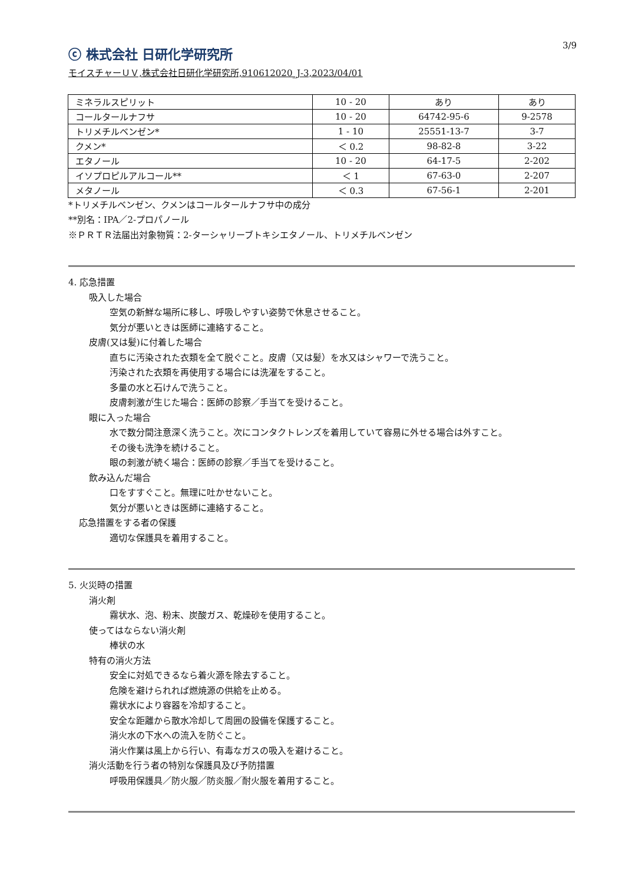3/9
ⓒ 株式会社 日研化学研究所
モイスチャーＵＶ,株式会社日研化学研究所,910612020_J-3,2023/04/01
| ミネラルスピリット | 10 - 20 | あり | あり |
| コールタールナフサ | 10 - 20 | 64742-95-6 | 9-2578 |
| トリメチルベンゼン* | 1 - 10 | 25551-13-7 | 3-7 |
| クメン* | ＜ 0.2 | 98-82-8 | 3-22 |
| エタノール | 10 - 20 | 64-17-5 | 2-202 |
| イソプロピルアルコール** | ＜ 1 | 67-63-0 | 2-207 |
| メタノール | ＜ 0.3 | 67-56-1 | 2-201 |
*トリメチルベンゼン、クメンはコールタールナフサ中の成分
**別名：IPA／2-プロパノール
※ＰＲＴＲ法届出対象物質：2-ターシャリーブトキシエタノール、トリメチルベンゼン
4. 応急措置
吸入した場合
空気の新鮮な場所に移し、呼吸しやすい姿勢で休息させること。
気分が悪いときは医師に連絡すること。
皮膚(又は髪)に付着した場合
直ちに汚染された衣類を全て脱ぐこと。皮膚（又は髪）を水又はシャワーで洗うこと。
汚染された衣類を再使用する場合には洗濯をすること。
多量の水と石けんで洗うこと。
皮膚刺激が生じた場合：医師の診察／手当てを受けること。
眼に入った場合
水で数分間注意深く洗うこと。次にコンタクトレンズを着用していて容易に外せる場合は外すこと。
その後も洗浄を続けること。
眼の刺激が続く場合：医師の診察／手当てを受けること。
飲み込んだ場合
口をすすぐこと。無理に吐かせないこと。
気分が悪いときは医師に連絡すること。
応急措置をする者の保護
適切な保護具を着用すること。
5. 火災時の措置
消火剤
霧状水、泡、粉末、炭酸ガス、乾燥砂を使用すること。
使ってはならない消火剤
棒状の水
特有の消火方法
安全に対処できるなら着火源を除去すること。
危険を避けられれば燃焼源の供給を止める。
霧状水により容器を冷却すること。
安全な距離から散水冷却して周囲の設備を保護すること。
消火水の下水への流入を防ぐこと。
消火作業は風上から行い、有毒なガスの吸入を避けること。
消火活動を行う者の特別な保護具及び予防措置
呼吸用保護具／防火服／防炎服／耐火服を着用すること。